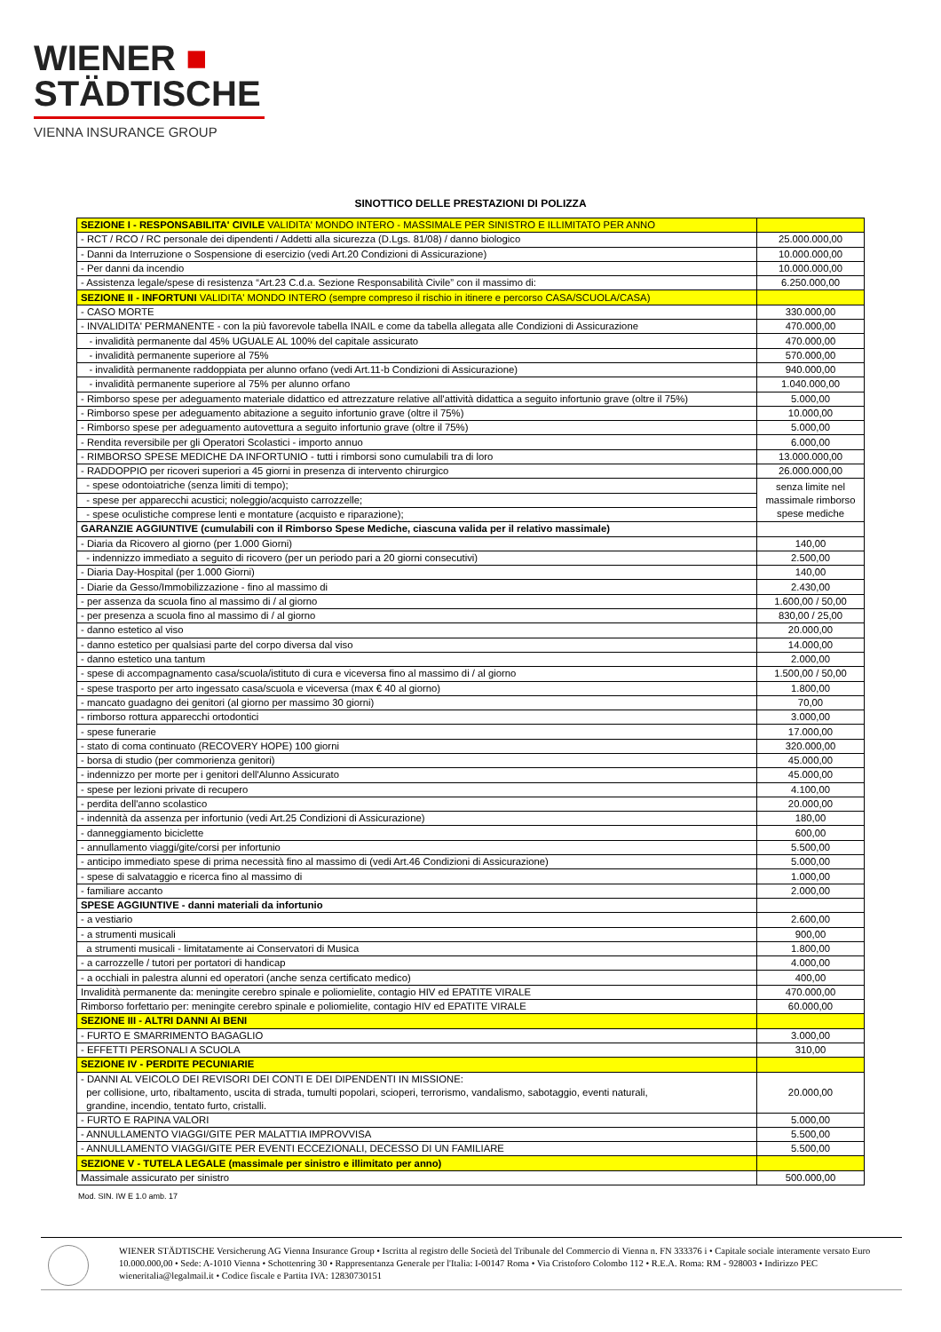WIENER ■
STÄDTISCHE
VIENNA INSURANCE GROUP
SINOTTICO DELLE PRESTAZIONI DI POLIZZA
| SEZIONE I - RESPONSABILITA' CIVILE VALIDITA' MONDO INTERO - MASSIMALE PER SINISTRO E ILLIMITATO PER ANNO | |
| - RCT / RCO / RC personale dei dipendenti / Addetti alla sicurezza (D.Lgs. 81/08) / danno biologico | 25.000.000,00 |
| - Danni da Interruzione o Sospensione di esercizio (vedi Art.20 Condizioni di Assicurazione) | 10.000.000,00 |
| - Per danni da incendio | 10.000.000,00 |
| - Assistenza legale/spese di resistenza “Art.23 C.d.a. Sezione Responsabilità Civile” con il massimo di: | 6.250.000,00 |
| SEZIONE II - INFORTUNI VALIDITA' MONDO INTERO (sempre compreso il rischio in itinere e percorso CASA/SCUOLA/CASA) | |
| - CASO MORTE | 330.000,00 |
| - INVALIDITA' PERMANENTE - con la più favorevole tabella INAIL e come da tabella allegata alle Condizioni di Assicurazione | 470.000,00 |
| - invalidità permanente dal 45% UGUALE AL 100% del capitale assicurato | 470.000,00 |
| - invalidità permanente superiore al 75% | 570.000,00 |
| - invalidità permanente raddoppiata per alunno orfano (vedi Art.11-b Condizioni di Assicurazione) | 940.000,00 |
| - invalidità permanente superiore al 75% per alunno orfano | 1.040.000,00 |
| - Rimborso spese per adeguamento materiale didattico ed attrezzature relative all'attività didattica a seguito infortunio grave (oltre il 75%) | 5.000,00 |
| - Rimborso spese per adeguamento abitazione a seguito infortunio grave (oltre il 75%) | 10.000,00 |
| - Rimborso spese per adeguamento autovettura a seguito infortunio grave (oltre il 75%) | 5.000,00 |
| - Rendita reversibile per gli Operatori Scolastici - importo annuo | 6.000,00 |
| - RIMBORSO SPESE MEDICHE DA INFORTUNIO - tutti i rimborsi sono cumulabili tra di loro | 13.000.000,00 |
| - RADDOPPIO per ricoveri superiori a 45 giorni in presenza di intervento chirurgico | 26.000.000,00 |
| - spese odontoiatriche (senza limiti di tempo); | senza limite nel massimale rimborso spese mediche |
| - spese per apparecchi acustici; noleggio/acquisto carrozzelle; | |
| - spese oculistiche comprese lenti e montature (acquisto e riparazione); | |
| GARANZIE AGGIUNTIVE (cumulabili con il Rimborso Spese Mediche, ciascuna valida per il relativo massimale) | |
| - Diaria da Ricovero al giorno (per 1.000 Giorni) | 140,00 |
| - indennizzo immediato a seguito di ricovero (per un periodo pari a 20 giorni consecutivi) | 2.500,00 |
| - Diaria Day-Hospital (per 1.000 Giorni) | 140,00 |
| - Diarie da Gesso/Immobilizzazione - fino al massimo di | 2.430,00 |
| - per assenza da scuola fino al massimo di / al giorno | 1.600,00 / 50,00 |
| - per presenza a scuola fino al massimo di / al giorno | 830,00 / 25,00 |
| - danno estetico al viso | 20.000,00 |
| - danno estetico per qualsiasi parte del corpo diversa dal viso | 14.000,00 |
| - danno estetico una tantum | 2.000,00 |
| - spese di accompagnamento casa/scuola/istituto di cura e viceversa fino al massimo di / al giorno | 1.500,00 / 50,00 |
| - spese trasporto per arto ingessato casa/scuola e viceversa (max € 40 al giorno) | 1.800,00 |
| - mancato guadagno dei genitori (al giorno per massimo 30 giorni) | 70,00 |
| - rimborso rottura apparecchi ortodontici | 3.000,00 |
| - spese funerarie | 17.000,00 |
| - stato di coma continuato (RECOVERY HOPE) 100 giorni | 320.000,00 |
| - borsa di studio (per commorienza genitori) | 45.000,00 |
| - indennizzo per morte per i genitori dell'Alunno Assicurato | 45.000,00 |
| - spese per lezioni private di recupero | 4.100,00 |
| - perdita dell'anno scolastico | 20.000,00 |
| - indennità da assenza per infortunio (vedi Art.25 Condizioni di Assicurazione) | 180,00 |
| - danneggiamento biciclette | 600,00 |
| - annullamento viaggi/gite/corsi per infortunio | 5.500,00 |
| - anticipo immediato spese di prima necessità fino al massimo di (vedi Art.46 Condizioni di Assicurazione) | 5.000,00 |
| - spese di salvataggio e ricerca fino al massimo di | 1.000,00 |
| - familiare accanto | 2.000,00 |
| SPESE AGGIUNTIVE - danni materiali da infortunio | |
| - a vestiario | 2.600,00 |
| - a strumenti musicali | 900,00 |
| a strumenti musicali - limitatamente ai Conservatori di Musica | 1.800,00 |
| - a carrozzelle / tutori per portatori di handicap | 4.000,00 |
| - a occhiali in palestra alunni ed operatori (anche senza certificato medico) | 400,00 |
| Invalidità permanente da: meningite cerebro spinale e poliomielite, contagio HIV ed EPATITE VIRALE | 470.000,00 |
| Rimborso forfettario per: meningite cerebro spinale e poliomielite, contagio HIV ed EPATITE VIRALE | 60.000,00 |
| SEZIONE III - ALTRI DANNI AI BENI | |
| - FURTO E SMARRIMENTO BAGAGLIO | 3.000,00 |
| - EFFETTI PERSONALI A SCUOLA | 310,00 |
| SEZIONE IV - PERDITE PECUNIARIE | |
| - DANNI AL VEICOLO DEI REVISORI DEI CONTI E DEI DIPENDENTI IN MISSIONE: per collisione, urto, ribaltamento, uscita di strada, tumulti popolari, scioperi, terrorismo, vandalismo, sabotaggio, eventi naturali, grandine, incendio, tentato furto, cristalli. | 20.000,00 |
| - FURTO E RAPINA VALORI | 5.000,00 |
| - ANNULLAMENTO VIAGGI/GITE PER MALATTIA IMPROVVISA | 5.500,00 |
| - ANNULLAMENTO VIAGGI/GITE PER EVENTI ECCEZIONALI, DECESSO DI UN FAMILIARE | 5.500,00 |
| SEZIONE V - TUTELA LEGALE (massimale per sinistro e illimitato per anno) | |
| Massimale assicurato per sinistro | 500.000,00 |
Mod. SIN. IW E 1.0 amb. 17
WIENER STÄDTISCHE Versicherung AG Vienna Insurance Group • Iscritta al registro delle Società del Tribunale del Commercio di Vienna n. FN 333376 i • Capitale sociale interamente versato Euro 10.000.000,00 • Sede: A-1010 Vienna • Schottenring 30 • Rappresentanza Generale per l'Italia: I-00147 Roma • Via Cristoforo Colombo 112 • R.E.A. Roma: RM - 928003 • Indirizzo PEC wieneritalia@legalmail.it • Codice fiscale e Partita IVA: 12830730151